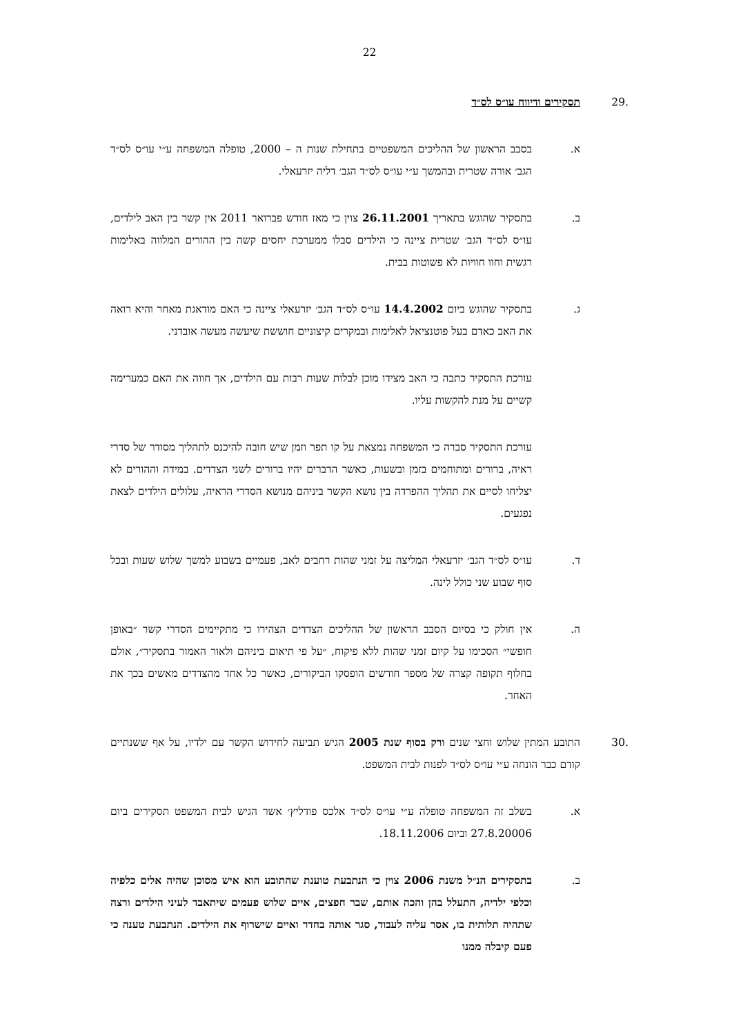22
.29 תסקירים ודיווח עו״ס לס״ד
א. בסבב הראשון של ההליכים המשפטיים בתחילת שנות ה – 2000, טופלה המשפחה ע״י עו״ס לס״ד הגב׳ אורה שטרית ובהמשך ע״י עו״ס לס״ד הגב׳ דליה יזרעאלי.
ב. בתסקיר שהוגש בתאריך 26.11.2001 צוין כי מאז חודש פברואר 2011 אין קשר בין האב לילדים, עו״ס לס״ד הגב׳ שטרית ציינה כי הילדים סבלו ממערכת יחסים קשה בין ההורים המלווה באלימות רגשית וחוו חוויות לא פשוטות בבית.
ג. בתסקיר שהוגש ביום 14.4.2002 עו״ס לס״ד הגב׳ יזרעאלי ציינה כי האם מודאגת מאחר והיא רואה את האב כאדם בעל פוטנציאל לאלימות ובמקרים קיצוניים חוששת שיעשה מעשה אובדני.
עורכת התסקיר כתבה כי האב מצידו מוכן לבלות שעות רבות עם הילדים, אך חווה את האם כמערימה קשיים על מנת להקשות עליו.
עורכת התסקיר סברה כי המשפחה נמצאת על קו תפר וזמן שיש חובה להיכנס לתהליך מסודר של סדרי ראיה, ברורים ומתוחמים בזמן ובשעות, כאשר הדברים יהיו ברורים לשני הצדדים. במידה וההורים לא יצליחו לסיים את תהליך ההפרדה בין נושא הקשר ביניהם מנושא הסדרי הראיה, עלולים הילדים לצאת נפגעים.
ד. עו״ס לס״ד הגב׳ יזרעאלי המליצה על זמני שהות רחבים לאב, פעמיים בשבוע למשך שלוש שעות ובכל סוף שבוע שני כולל לינה.
ה. אין חולק כי בסיום הסבב הראשון של ההליכים הצדדים הצהירו כי מתקיימים הסדרי קשר ״באופן חופשי״ הסכימו על קיום זמני שהות ללא פיקוח, ״על פי תיאום ביניהם ולאור האמור בתסקיר״, אולם בחלוף תקופה קצרה של מספר חודשים הופסקו הביקורים, כאשר כל אחד מהצדדים מאשים בכך את האחר.
.30 התובע המתין שלוש וחצי שנים ורק בסוף שנת 2005 הגיש תביעה לחידוש הקשר עם ילדיו, על אף ששנתיים קודם כבר הונחה ע״י עו״ס לס״ד לפנות לבית המשפט.
א. בשלב זה המשפחה טופלה ע״י עו״ס לס״ד אלכס פודליץ׳ אשר הגיש לבית המשפט תסקירים ביום 27.8.20006 וביום 18.11.2006.
ב. בתסקירים הנ״ל משנת 2006 צוין כי הנתבעת טוענת שהתובע הוא איש מסוכן שהיה אלים כלפיה וכלפי ילדיה, התעלל בהן והכה אותם, שבר חפצים, איים שלוש פעמים שיתאבד לעיני הילדים ורצה שתהיה תלותית בו, אסר עליה לעבוד, סגר אותה בחדר ואיים שישרוף את הילדים. הנתבעת טענה כי פעם קיבלה ממנו